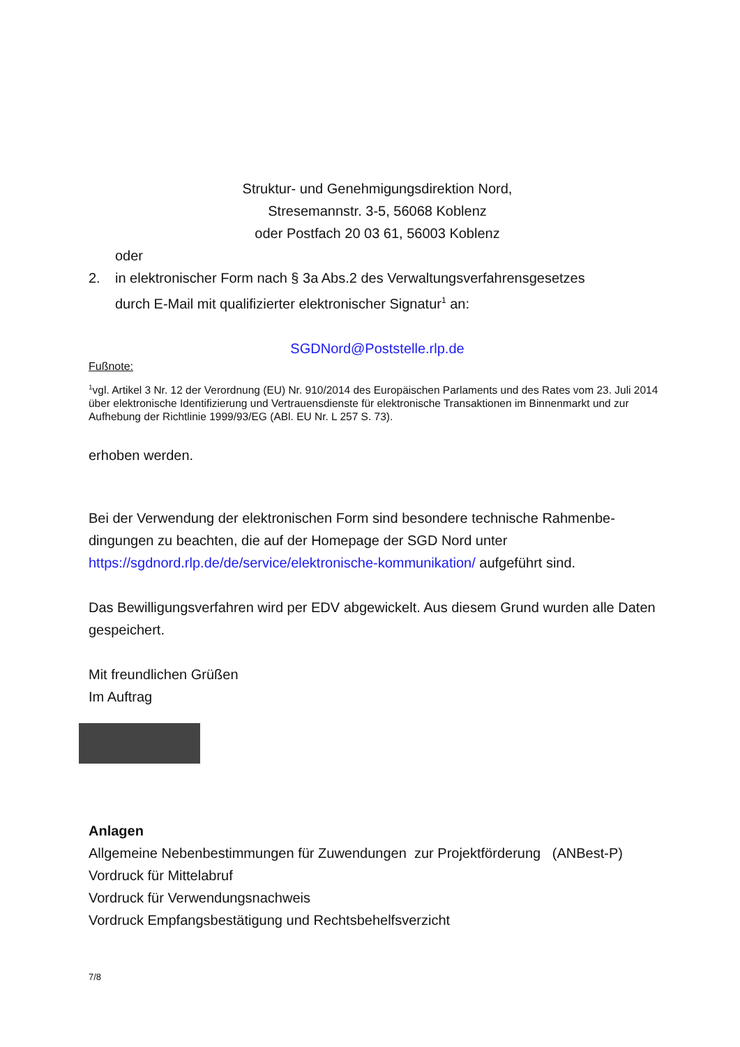Struktur- und Genehmigungsdirektion Nord,
Stresemannstr. 3-5, 56068 Koblenz
oder Postfach 20 03 61, 56003 Koblenz
oder
2. in elektronischer Form nach § 3a Abs.2 des Verwaltungsverfahrensgesetzes
durch E-Mail mit qualifizierter elektronischer Signatur<sup>1</sup> an:
SGDNord@Poststelle.rlp.de
Fußnote:
<sup>1</sup> vgl. Artikel 3 Nr. 12 der Verordnung (EU) Nr. 910/2014 des Europäischen Parlaments und des Rates vom 23. Juli 2014 über elektronische Identifizierung und Vertrauensdienste für elektronische Transaktionen im Binnenmarkt und zur Aufhebung der Richtlinie 1999/93/EG (ABl. EU Nr. L 257 S. 73).
erhoben werden.
Bei der Verwendung der elektronischen Form sind besondere technische Rahmenbe-dingungen zu beachten, die auf der Homepage der SGD Nord unter https://sgdnord.rlp.de/de/service/elektronische-kommunikation/ aufgeführt sind.
Das Bewilligungsverfahren wird per EDV abgewickelt. Aus diesem Grund wurden alle Daten gespeichert.
Mit freundlichen Grüßen
Im Auftrag
Anlagen
Allgemeine Nebenbestimmungen für Zuwendungen zur Projektförderung (ANBest-P)
Vordruck für Mittelabruf
Vordruck für Verwendungsnachweis
Vordruck Empfangsbestätigung und Rechtsbehelfsverzicht
7/8